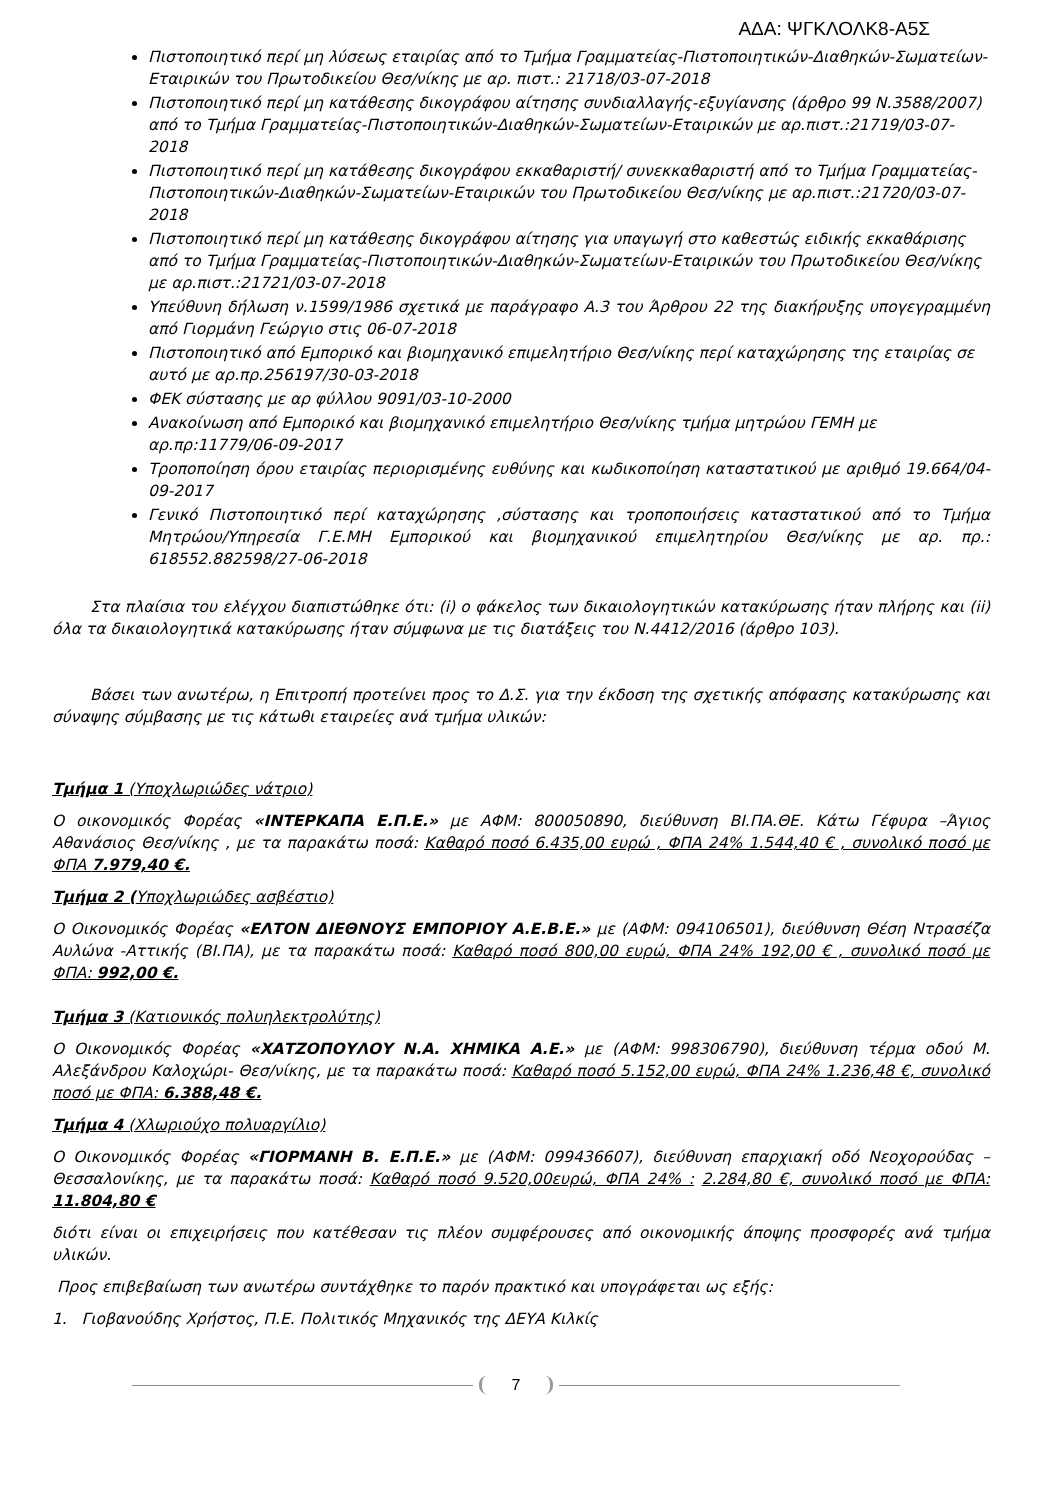ΑΔΑ: ΨΓΚΛΟΛΚ8-Α5Σ
Πιστοποιητικό περί μη λύσεως εταιρίας από το Τμήμα Γραμματείας-Πιστοποιητικών-Διαθηκών-Σωματείων-Εταιρικών του Πρωτοδικείου Θεσ/νίκης με αρ. πιστ.: 21718/03-07-2018
Πιστοποιητικό περί μη κατάθεσης δικογράφου αίτησης συνδιαλλαγής-εξυγίανσης (άρθρο 99 Ν.3588/2007) από το Τμήμα Γραμματείας-Πιστοποιητικών-Διαθηκών-Σωματείων-Εταιρικών με αρ.πιστ.:21719/03-07-2018
Πιστοποιητικό περί μη κατάθεσης δικογράφου εκκαθαριστή/ συνεκκαθαριστή από το Τμήμα Γραμματείας-Πιστοποιητικών-Διαθηκών-Σωματείων-Εταιρικών του Πρωτοδικείου Θεσ/νίκης με αρ.πιστ.:21720/03-07-2018
Πιστοποιητικό περί μη κατάθεσης δικογράφου αίτησης για υπαγωγή στο καθεστώς ειδικής εκκαθάρισης από το Τμήμα Γραμματείας-Πιστοποιητικών-Διαθηκών-Σωματείων-Εταιρικών του Πρωτοδικείου Θεσ/νίκης με αρ.πιστ.:21721/03-07-2018
Υπεύθυνη δήλωση ν.1599/1986 σχετικά με παράγραφο Α.3 του Άρθρου 22 της διακήρυξης υπογεγραμμένη από Γιορμάνη Γεώργιο στις 06-07-2018
Πιστοποιητικό από Εμπορικό και βιομηχανικό επιμελητήριο Θεσ/νίκης περί καταχώρησης της εταιρίας σε αυτό με αρ.πρ.256197/30-03-2018
ΦΕΚ σύστασης με αρ φύλλου 9091/03-10-2000
Ανακοίνωση από Εμπορικό και βιομηχανικό επιμελητήριο Θεσ/νίκης τμήμα μητρώου ΓΕΜΗ με αρ.πρ:11779/06-09-2017
Τροποποίηση όρου εταιρίας περιορισμένης ευθύνης και κωδικοποίηση καταστατικού με αριθμό 19.664/04-09-2017
Γενικό Πιστοποιητικό περί καταχώρησης ,σύστασης και τροποποιήσεις καταστατικού από το Τμήμα Μητρώου/Υπηρεσία Γ.Ε.ΜΗ Εμπορικού και βιομηχανικού επιμελητηρίου Θεσ/νίκης με αρ. πρ.: 618552.882598/27-06-2018
Στα πλαίσια του ελέγχου διαπιστώθηκε ότι: (i) ο φάκελος των δικαιολογητικών κατακύρωσης ήταν πλήρης και (ii) όλα τα δικαιολογητικά κατακύρωσης ήταν σύμφωνα με τις διατάξεις του Ν.4412/2016 (άρθρο 103).
Βάσει των ανωτέρω, η Επιτροπή προτείνει προς το Δ.Σ. για την έκδοση της σχετικής απόφασης κατακύρωσης και σύναψης σύμβασης με τις κάτωθι εταιρείες ανά τμήμα υλικών:
Τμήμα 1 (Υποχλωριώδες νάτριο)
Ο οικονομικός Φορέας «ΙΝΤΕΡΚΑΠΑ Ε.Π.Ε.» με ΑΦΜ: 800050890, διεύθυνση ΒΙ.ΠΑ.ΘΕ. Κάτω Γέφυρα –Άγιος Αθανάσιος Θεσ/νίκης , με τα παρακάτω ποσά: Καθαρό ποσό 6.435,00 ευρώ , ΦΠΑ 24% 1.544,40 € , συνολικό ποσό με ΦΠΑ 7.979,40 €.
Τμήμα 2 (Υποχλωριώδες ασβέστιο)
Ο Οικονομικός Φορέας «ΕΛΤΟΝ ΔΙΕΘΝΟΥΣ ΕΜΠΟΡΙΟΥ Α.Ε.Β.Ε.» με (ΑΦΜ: 094106501), διεύθυνση Θέση Ντρασέζα Αυλώνα -Αττικής (ΒΙ.ΠΑ), με τα παρακάτω ποσά: Καθαρό ποσό 800,00 ευρώ, ΦΠΑ 24% 192,00 € , συνολικό ποσό με ΦΠΑ: 992,00 €.
Τμήμα 3 (Κατιονικός πολυηλεκτρολύτης)
Ο Οικονομικός Φορέας «ΧΑΤΖΟΠΟΥΛΟΥ Ν.Α. ΧΗΜΙΚΑ Α.Ε.» με (ΑΦΜ: 998306790), διεύθυνση τέρμα οδού Μ. Αλεξάνδρου Καλοχώρι- Θεσ/νίκης, με τα παρακάτω ποσά: Καθαρό ποσό 5.152,00 ευρώ, ΦΠΑ 24% 1.236,48 €, συνολικό ποσό με ΦΠΑ: 6.388,48 €.
Τμήμα 4 (Χλωριούχο πολυαργίλιο)
Ο Οικονομικός Φορέας «ΓΙΟΡΜΑΝΗ Β. Ε.Π.Ε.» με (ΑΦΜ: 099436607), διεύθυνση επαρχιακή οδό Νεοχορούδας – Θεσσαλονίκης, με τα παρακάτω ποσά: Καθαρό ποσό 9.520,00ευρώ, ΦΠΑ 24% : 2.284,80 €, συνολικό ποσό με ΦΠΑ: 11.804,80 €
διότι είναι οι επιχειρήσεις που κατέθεσαν τις πλέον συμφέρουσες από οικονομικής άποψης προσφορές ανά τμήμα υλικών.
Προς επιβεβαίωση των ανωτέρω συντάχθηκε το παρόν πρακτικό και υπογράφεται ως εξής:
1. Γιοβανούδης Χρήστος, Π.Ε. Πολιτικός Μηχανικός της ΔΕΥΑ Κιλκίς
7